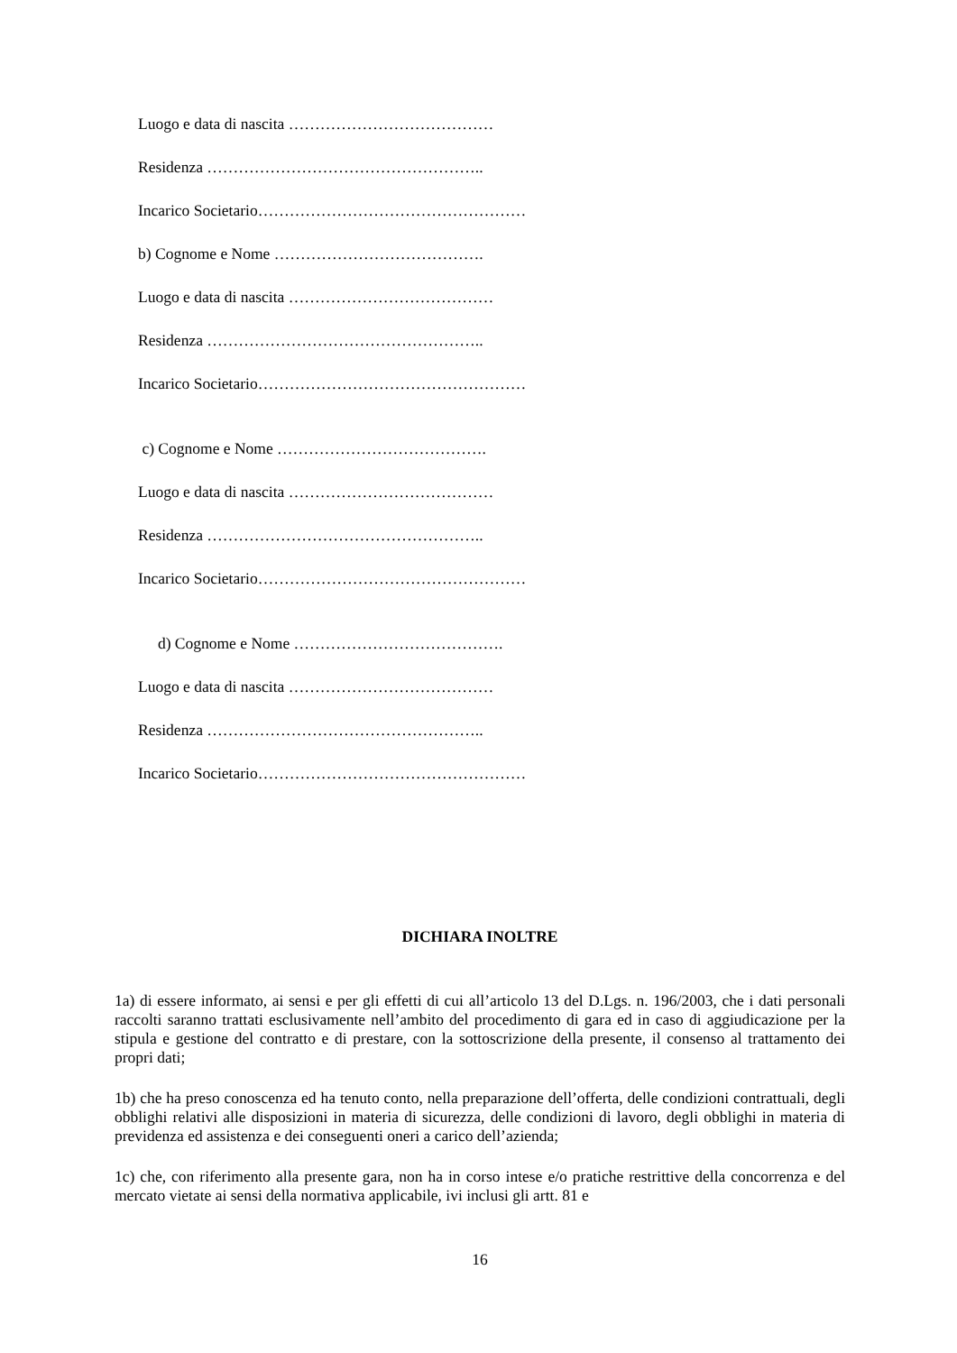Luogo e data di nascita …………………………………
Residenza ……………………………………………..
Incarico Societario……………………………………………
b) Cognome e Nome ………………………………….
Luogo e data di nascita …………………………………
Residenza ……………………………………………..
Incarico Societario……………………………………………
c) Cognome e Nome ………………………………….
Luogo e data di nascita …………………………………
Residenza ……………………………………………..
Incarico Societario……………………………………………
d) Cognome e Nome ………………………………….
Luogo e data di nascita …………………………………
Residenza ……………………………………………..
Incarico Societario……………………………………………
DICHIARA INOLTRE
1a) di essere informato, ai sensi e per gli effetti di cui all’articolo 13 del D.Lgs. n. 196/2003, che i dati personali raccolti saranno trattati esclusivamente nell’ambito del procedimento di gara ed in caso di aggiudicazione per la stipula e gestione del contratto e di prestare, con la sottoscrizione della presente, il consenso al trattamento dei propri dati;
1b) che ha preso conoscenza ed ha tenuto conto, nella preparazione dell’offerta, delle condizioni contrattuali, degli obblighi relativi alle disposizioni in materia di sicurezza, delle condizioni di lavoro, degli obblighi in materia di previdenza ed assistenza e dei conseguenti oneri a carico dell’azienda;
1c) che, con riferimento alla presente gara, non ha in corso intese e/o pratiche restrittive della concorrenza e del mercato vietate ai sensi della normativa applicabile, ivi inclusi gli artt. 81 e
16